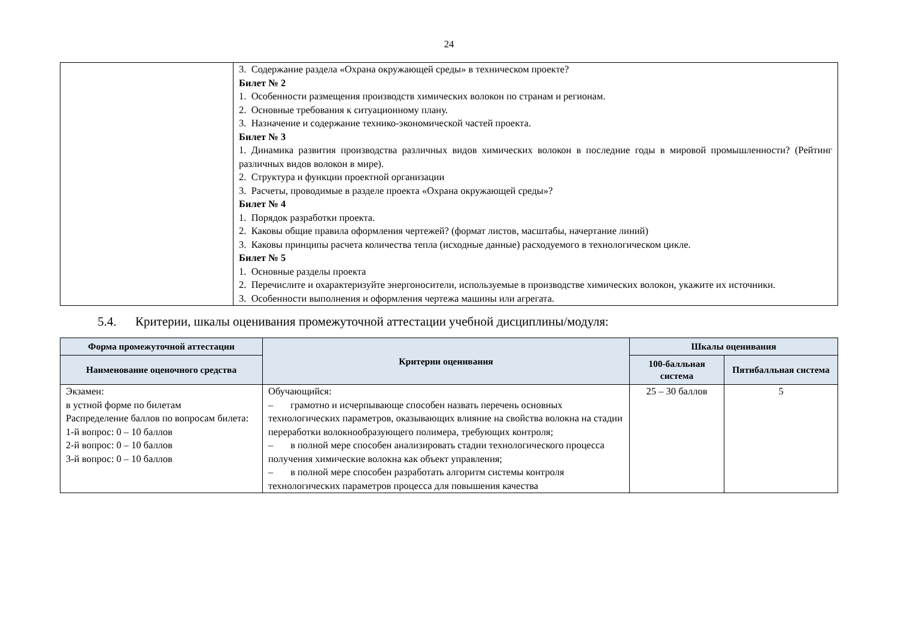24
| | 3. Содержание раздела «Охрана окружающей среды» в техническом проекте? Билет № 2 1. Особенности размещения производств химических волокон по странам и регионам. 2. Основные требования к ситуационному плану. 3. Назначение и содержание технико-экономической частей проекта. Билет № 3 1. Динамика развития производства различных видов химических волокон в последние годы в мировой промышленности? (Рейтинг различных видов волокон в мире). 2. Структура и функции проектной организации 3. Расчеты, проводимые в разделе проекта «Охрана окружающей среды»? Билет № 4 1. Порядок разработки проекта. 2. Каковы общие правила оформления чертежей? (формат листов, масштабы, начертание линий) 3. Каковы принципы расчета количества тепла (исходные данные) расходуемого в технологическом цикле. Билет № 5 1. Основные разделы проекта 2. Перечислите и охарактеризуйте энергоносители, используемые в производстве химических волокон, укажите их источники. 3. Особенности выполнения и оформления чертежа машины или агрегата. |
5.4. Критерии, шкалы оценивания промежуточной аттестации учебной дисциплины/модуля:
| Форма промежуточной аттестации | Критерии оценивания | Шкалы оценивания | |
| --- | --- | --- | --- |
| Наименование оценочного средства | | 100-балльная система | Пятибалльная система |
| Экзамен: в устной форме по билетам Распределение баллов по вопросам билета: 1-й вопрос: 0 – 10 баллов 2-й вопрос: 0 – 10 баллов 3-й вопрос: 0 – 10 баллов | Обучающийся: – грамотно и исчерпывающе способен назвать перечень основных технологических параметров, оказывающих влияние на свойства волокна на стадии переработки волокнообразующего полимера, требующих контроля; – в полной мере способен анализировать стадии технологического процесса получения химические волокна как объект управления; – в полной мере способен разработать алгоритм системы контроля технологических параметров процесса для повышения качества | 25 – 30 баллов | 5 |